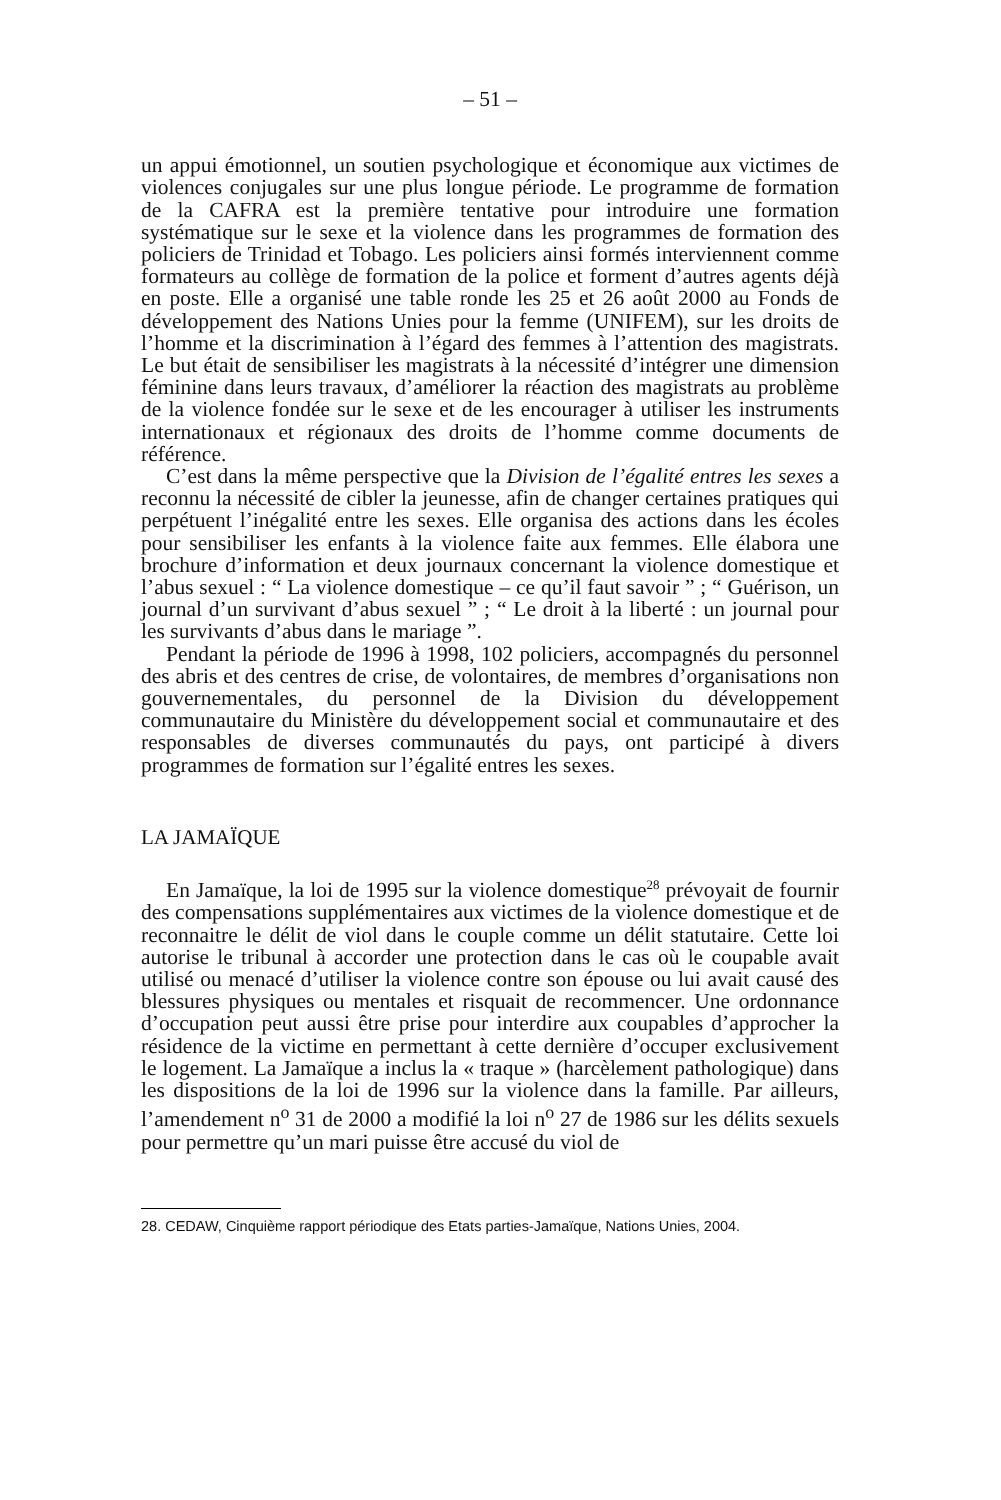– 51 –
un appui émotionnel, un soutien psychologique et économique aux victimes de violences conjugales sur une plus longue période. Le programme de formation de la CAFRA est la première tentative pour introduire une formation systématique sur le sexe et la violence dans les programmes de formation des policiers de Trinidad et Tobago. Les policiers ainsi formés interviennent comme formateurs au collège de formation de la police et forment d’autres agents déjà en poste. Elle a organisé une table ronde les 25 et 26 août 2000 au Fonds de développement des Nations Unies pour la femme (UNIFEM), sur les droits de l’homme et la discrimination à l’égard des femmes à l’attention des magistrats. Le but était de sensibiliser les magistrats à la nécessité d’intégrer une dimension féminine dans leurs travaux, d’améliorer la réaction des magistrats au problème de la violence fondée sur le sexe et de les encourager à utiliser les instruments internationaux et régionaux des droits de l’homme comme documents de référence.
C’est dans la même perspective que la Division de l’égalité entres les sexes a reconnu la nécessité de cibler la jeunesse, afin de changer certaines pratiques qui perpétuent l’inégalité entre les sexes. Elle organisa des actions dans les écoles pour sensibiliser les enfants à la violence faite aux femmes. Elle élabora une brochure d’information et deux journaux concernant la violence domestique et l’abus sexuel : “ La violence domestique – ce qu’il faut savoir ” ; “ Guérison, un journal d’un survivant d’abus sexuel ” ; “ Le droit à la liberté : un journal pour les survivants d’abus dans le mariage ”.
Pendant la période de 1996 à 1998, 102 policiers, accompagnés du personnel des abris et des centres de crise, de volontaires, de membres d’organisations non gouvernementales, du personnel de la Division du développement communautaire du Ministère du développement social et communautaire et des responsables de diverses communautés du pays, ont participé à divers programmes de formation sur l’égalité entres les sexes.
LA JAMAÏQUE
En Jamaïque, la loi de 1995 sur la violence domestique<sup>28</sup> prévoyait de fournir des compensations supplémentaires aux victimes de la violence domestique et de reconnaitre le délit de viol dans le couple comme un délit statutaire. Cette loi autorise le tribunal à accorder une protection dans le cas où le coupable avait utilisé ou menacé d’utiliser la violence contre son épouse ou lui avait causé des blessures physiques ou mentales et risquait de recommencer. Une ordonnance d’occupation peut aussi être prise pour interdire aux coupables d’approcher la résidence de la victime en permettant à cette dernière d’occuper exclusivement le logement. La Jamaïque a inclus la « traque » (harcèlement pathologique) dans les dispositions de la loi de 1996 sur la violence dans la famille. Par ailleurs, l’amendement n<sup>o</sup> 31 de 2000 a modifié la loi n<sup>o</sup> 27 de 1986 sur les délits sexuels pour permettre qu’un mari puisse être accusé du viol de
28. CEDAW, Cinquième rapport périodique des Etats parties-Jamaïque, Nations Unies, 2004.